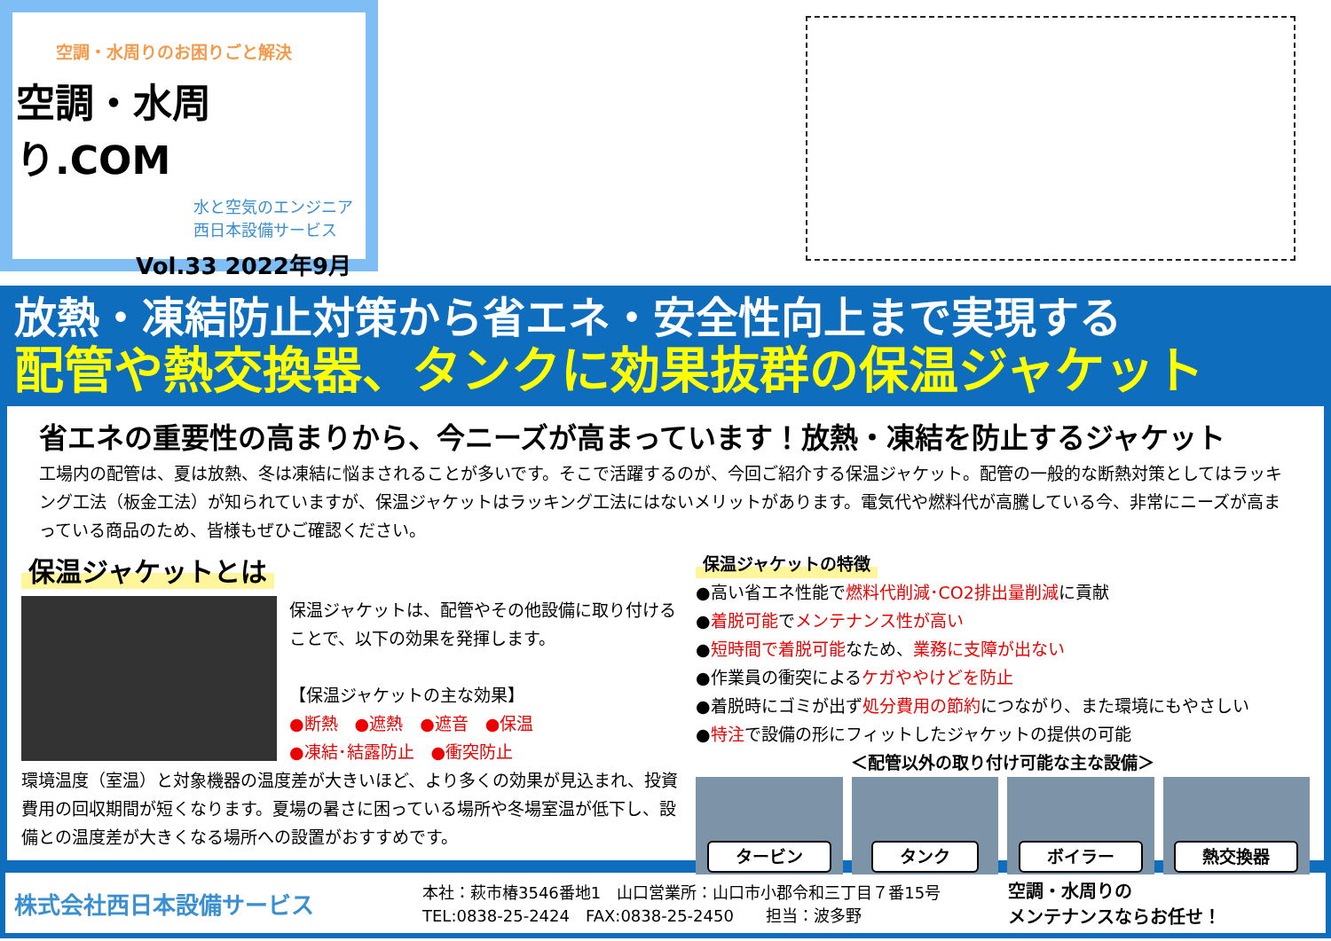空調・水周りのお困りごと解決
空調・水周り.COM
水と空気のエンジニア
西日本設備サービス
Vol.33 2022年9月
放熱・凍結防止対策から省エネ・安全性向上まで実現する
配管や熱交換器、タンクに効果抜群の保温ジャケット
省エネの重要性の高まりから、今ニーズが高まっています！放熱・凍結を防止するジャケット
工場内の配管は、夏は放熱、冬は凍結に悩まされることが多いです。そこで活躍するのが、今回ご紹介する保温ジャケット。配管の一般的な断熱対策としてはラッキング工法（板金工法）が知られていますが、保温ジャケットはラッキング工法にはないメリットがあります。電気代や燃料代が高騰している今、非常にニーズが高まっている商品のため、皆様もぜひご確認ください。
保温ジャケットとは
保温ジャケットは、配管やその他設備に取り付けることで、以下の効果を発揮します。
【保温ジャケットの主な効果】
●断熱　●遮熱　●遮音　●保温
●凍結･結露防止　●衝突防止
環境温度（室温）と対象機器の温度差が大きいほど、より多くの効果が見込まれ、投資費用の回収期間が短くなります。夏場の暑さに困っている場所や冬場室温が低下し、設備との温度差が大きくなる場所への設置がおすすめです。
保温ジャケットの特徴
●高い省エネ性能で燃料代削減･CO2排出量削減に貢献
●着脱可能でメンテナンス性が高い
●短時間で着脱可能なため、業務に支障が出ない
●作業員の衝突によるケガややけどを防止
●着脱時にゴミが出ず処分費用の節約につながり、また環境にもやさしい
●特注で設備の形にフィットしたジャケットの提供の可能
＜配管以外の取り付け可能な主な設備＞
タービン タンク ボイラー 熱交換器
株式会社西日本設備サービス
本社：萩市椿3546番地1　山口営業所：山口市小郡令和三丁目７番15号
TEL:0838-25-2424　FAX:0838-25-2450　　担当：波多野
空調・水周りの
メンテナンスならお任せ！